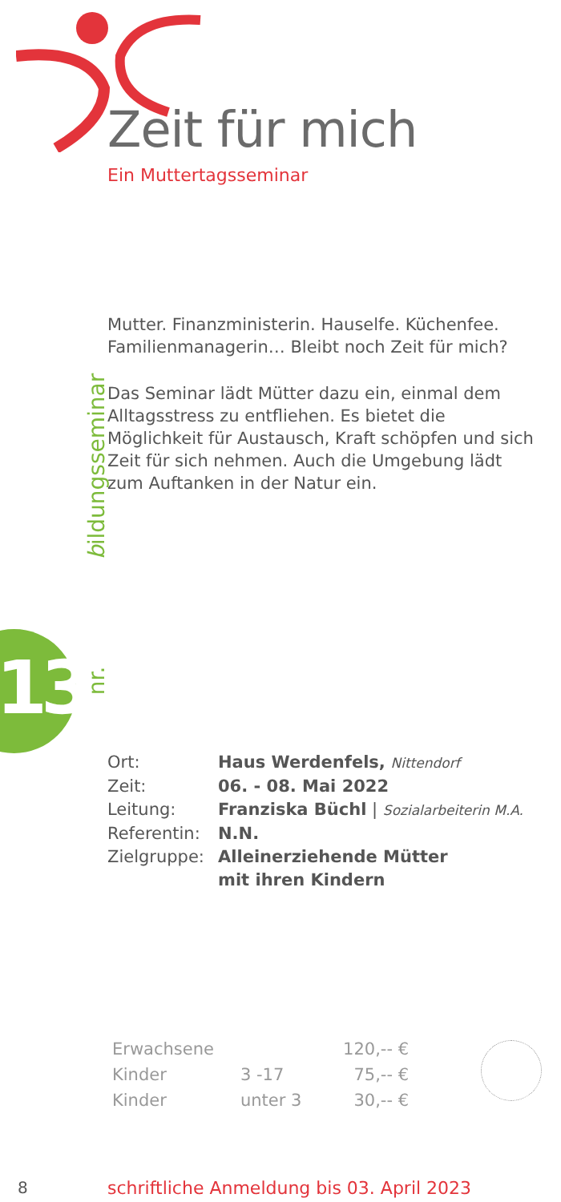Zeit für mich
Ein Muttertagsseminar
Mutter. Finanzministerin. Hauselfe. Küchenfee.
Familienmanagerin… Bleibt noch Zeit für mich?
Das Seminar lädt Mütter dazu ein, einmal dem Alltagsstress zu entfliehen. Es bietet die Möglichkeit für Austausch, Kraft schöpfen und sich Zeit für sich nehmen. Auch die Umgebung lädt zum Auftanken in der Natur ein.
| Ort: | Haus Werdenfels, Nittendorf |
| Zeit: | 06. - 08. Mai 2022 |
| Leitung: | Franziska Büchl / Sozialarbeiterin M.A. |
| Referentin: | N.N. |
| Zielgruppe: | Alleinerziehende Mütter mit ihren Kindern |
| Erwachsene | | 120,-- € |
| Kinder | 3 -17 | 75,-- € |
| Kinder | unter 3 | 30,-- € |
13
nr. bildungsseminar
8
schriftliche Anmeldung bis 03. April 2023